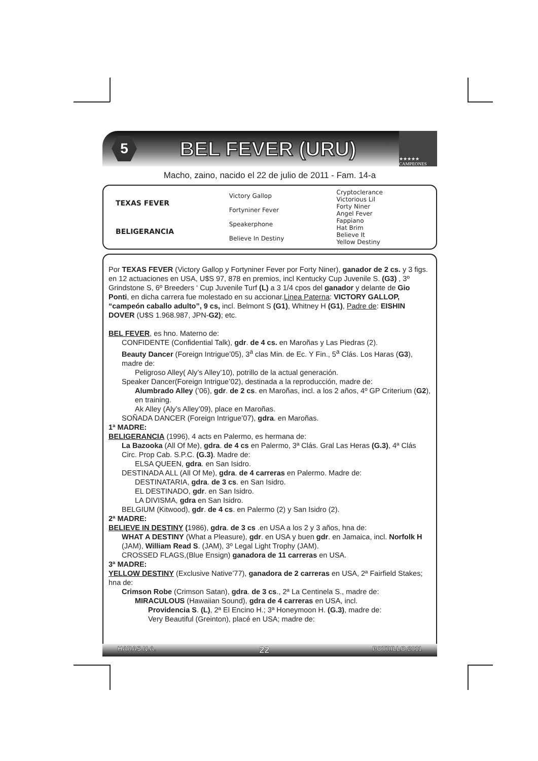5
BEL FEVER (URU)
★★★★★ CAMPEONES
Macho, zaino, nacido el 22 de julio de 2011 - Fam. 14-a
| TEXAS FEVER | Victory Gallop | Cryptoclerance |
| | | Victorious Lil |
| | Fortyniner Fever | Forty Niner |
| | | Angel Fever |
| BELIGERANCIA | Speakerphone | Fappiano |
| | | Hat Brim |
| | Believe In Destiny | Believe It |
| | | Yellow Destiny |
Por TEXAS FEVER (Victory Gallop y Fortyniner Fever por Forty Niner), ganador de 2 cs. y 3 figs. en 12 actuaciones en USA, U$S 97, 878 en premios, incl Kentucky Cup Juvenile S. (G3) , 3º Grindstone S, 6º Breeders ‘ Cup Juvenile Turf (L) a 3 1/4 cpos del ganador y delante de Gio Ponti, en dicha carrera fue molestado en su accionar.Linea Paterna: VICTORY GALLOP, “campeón caballo adulto”, 9 cs, incl. Belmont S (G1), Whitney H (G1), Padre de: EISHIN DOVER (U$S 1.968.987, JPN-G2); etc.
BEL FEVER, es hno. Materno de:
CONFIDENTE (Confidential Talk), gdr. de 4 cs. en Maroñas y Las Piedras (2).
Beauty Dancer (Foreign Intrigue’05), 3<sup>a</sup> clas Min. de Ec. Y Fin., 5<sup>a</sup> Clás. Los Haras (G3), madre de:
Peligroso Alley( Aly’s Alley’10), potrillo de la actual generación.
Speaker Dancer(Foreign Intrigue’02), destinada a la reproducción, madre de:
Alumbrado Alley (’06), gdr. de 2 cs. en Maroñas, incl. a los 2 años, 4º GP Criterium (G2), en training.
Ak Alley (Aly’s Alley’09), place en Maroñas.
SOÑADA DANCER (Foreign Intrigue’07), gdra. en Maroñas.
1ª MADRE:
BELIGERANCIA (1996), 4 acts en Palermo, es hermana de:
La Bazooka (All Of Me), gdra. de 4 cs en Palermo, 3ª Clás. Gral Las Heras (G.3), 4ª Clás Circ. Prop Cab. S.P.C. (G.3). Madre de:
ELSA QUEEN, gdra. en San Isidro.
DESTINADA ALL (All Of Me), gdra. de 4 carreras en Palermo. Madre de:
DESTINATARIA, gdra. de 3 cs. en San Isidro.
EL DESTINADO, gdr. en San Isidro.
LA DIVISMA, gdra en San Isidro.
BELGIUM (Kitwood), gdr. de 4 cs. en Palermo (2) y San Isidro (2).
2ª MADRE:
BELIEVE IN DESTINY (1986), gdra. de 3 cs .en USA a los 2 y 3 años, hna de:
WHAT A DESTINY (What a Pleasure), gdr. en USA y buen gdr. en Jamaica, incl. Norfolk H (JAM), William Read S. (JAM), 3º Legal Light Trophy (JAM).
CROSSED FLAGS,(Blue Ensign) ganadora de 11 carreras en USA.
3ª MADRE:
YELLOW DESTINY (Exclusive Native’77), ganadora de 2 carreras en USA, 2ª Fairfield Stakes; hna de:
Crimson Robe (Crimson Satan), gdra. de 3 cs., 2ª La Centinela S., madre de:
MIRACULOUS (Hawaiian Sound), gdra de 4 carreras en USA, incl.
Providencia S. (L), 2ª El Encino H.; 3ª Honeymoon H. (G.3), madre de:
Very Beautiful (Greinton), placé en USA; madre de:
HARAS N.A. 22 POTRILLO 2011